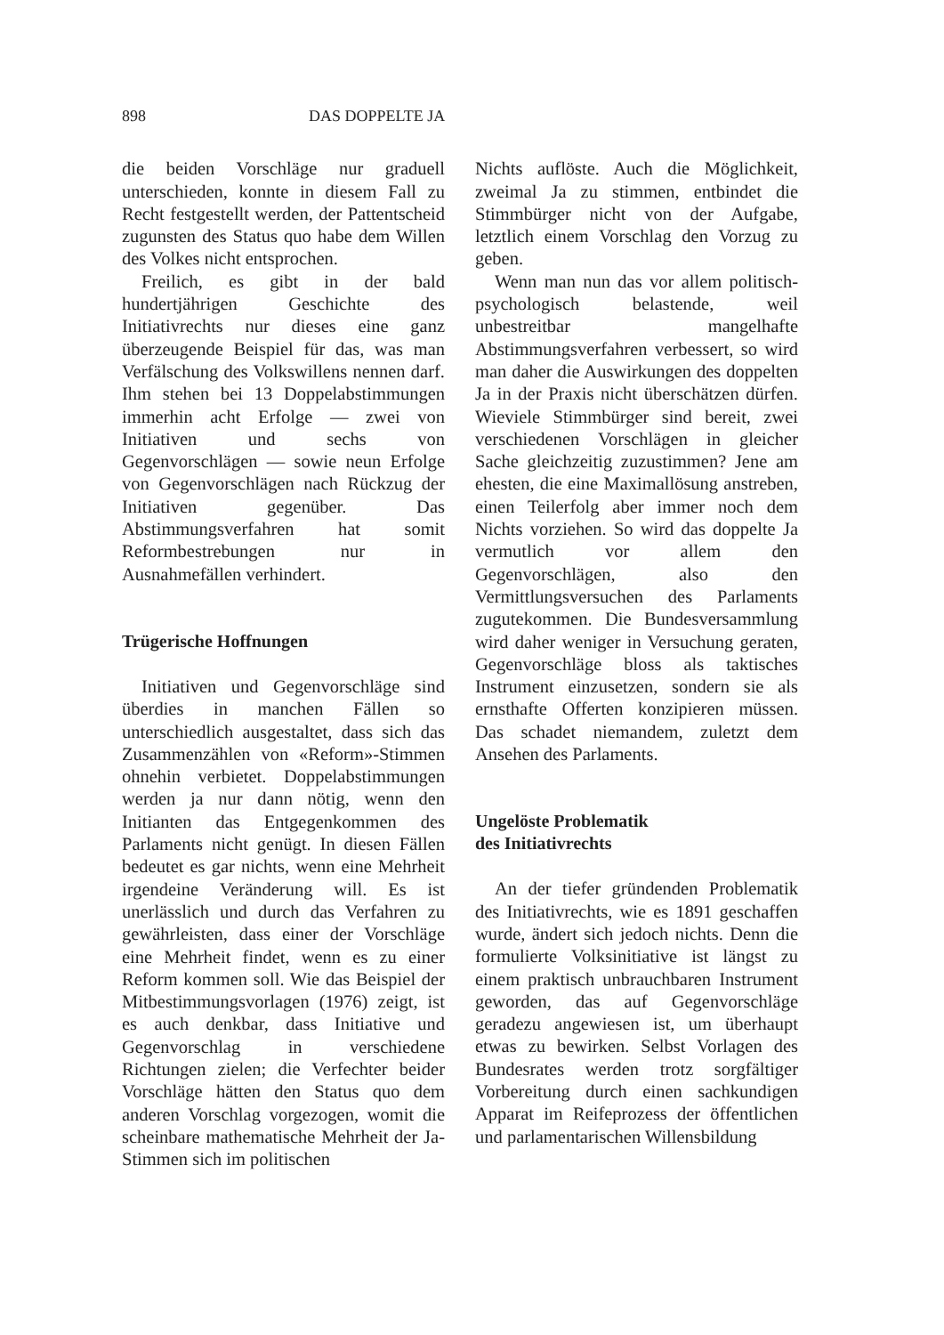898 DAS DOPPELTE JA
die beiden Vorschläge nur graduell unterschieden, konnte in diesem Fall zu Recht festgestellt werden, der Pattentscheid zugunsten des Status quo habe dem Willen des Volkes nicht entsprochen.
Freilich, es gibt in der bald hundertjährigen Geschichte des Initiativrechts nur dieses eine ganz überzeugende Beispiel für das, was man Verfälschung des Volkswillens nennen darf. Ihm stehen bei 13 Doppelabstimmungen immerhin acht Erfolge — zwei von Initiativen und sechs von Gegenvorschlägen — sowie neun Erfolge von Gegenvorschlägen nach Rückzug der Initiativen gegenüber. Das Abstimmungsverfahren hat somit Reformbestrebungen nur in Ausnahmefällen verhindert.
Trügerische Hoffnungen
Initiativen und Gegenvorschläge sind überdies in manchen Fällen so unterschiedlich ausgestaltet, dass sich das Zusammenzählen von «Reform»-Stimmen ohnehin verbietet. Doppelabstimmungen werden ja nur dann nötig, wenn den Initianten das Entgegenkommen des Parlaments nicht genügt. In diesen Fällen bedeutet es gar nichts, wenn eine Mehrheit irgendeine Veränderung will. Es ist unerlässlich und durch das Verfahren zu gewährleisten, dass einer der Vorschläge eine Mehrheit findet, wenn es zu einer Reform kommen soll. Wie das Beispiel der Mitbestimmungsvorlagen (1976) zeigt, ist es auch denkbar, dass Initiative und Gegenvorschlag in verschiedene Richtungen zielen; die Verfechter beider Vorschläge hätten den Status quo dem anderen Vorschlag vorgezogen, womit die scheinbare mathematische Mehrheit der Ja-Stimmen sich im politischen
Nichts auflöste. Auch die Möglichkeit, zweimal Ja zu stimmen, entbindet die Stimmbürger nicht von der Aufgabe, letztlich einem Vorschlag den Vorzug zu geben.
Wenn man nun das vor allem politisch-psychologisch belastende, weil unbestreitbar mangelhafte Abstimmungsverfahren verbessert, so wird man daher die Auswirkungen des doppelten Ja in der Praxis nicht überschätzen dürfen. Wieviele Stimmbürger sind bereit, zwei verschiedenen Vorschlägen in gleicher Sache gleichzeitig zuzustimmen? Jene am ehesten, die eine Maximallösung anstreben, einen Teilerfolg aber immer noch dem Nichts vorziehen. So wird das doppelte Ja vermutlich vor allem den Gegenvorschlägen, also den Vermittlungsversuchen des Parlaments zugutekommen. Die Bundesversammlung wird daher weniger in Versuchung geraten, Gegenvorschläge bloss als taktisches Instrument einzusetzen, sondern sie als ernsthafte Offerten konzipieren müssen. Das schadet niemandem, zuletzt dem Ansehen des Parlaments.
Ungelöste Problematik
des Initiativrechts
An der tiefer gründenden Problematik des Initiativrechts, wie es 1891 geschaffen wurde, ändert sich jedoch nichts. Denn die formulierte Volksinitiative ist längst zu einem praktisch unbrauchbaren Instrument geworden, das auf Gegenvorschläge geradezu angewiesen ist, um überhaupt etwas zu bewirken. Selbst Vorlagen des Bundesrates werden trotz sorgfältiger Vorbereitung durch einen sachkundigen Apparat im Reifeprozess der öffentlichen und parlamentarischen Willensbildung